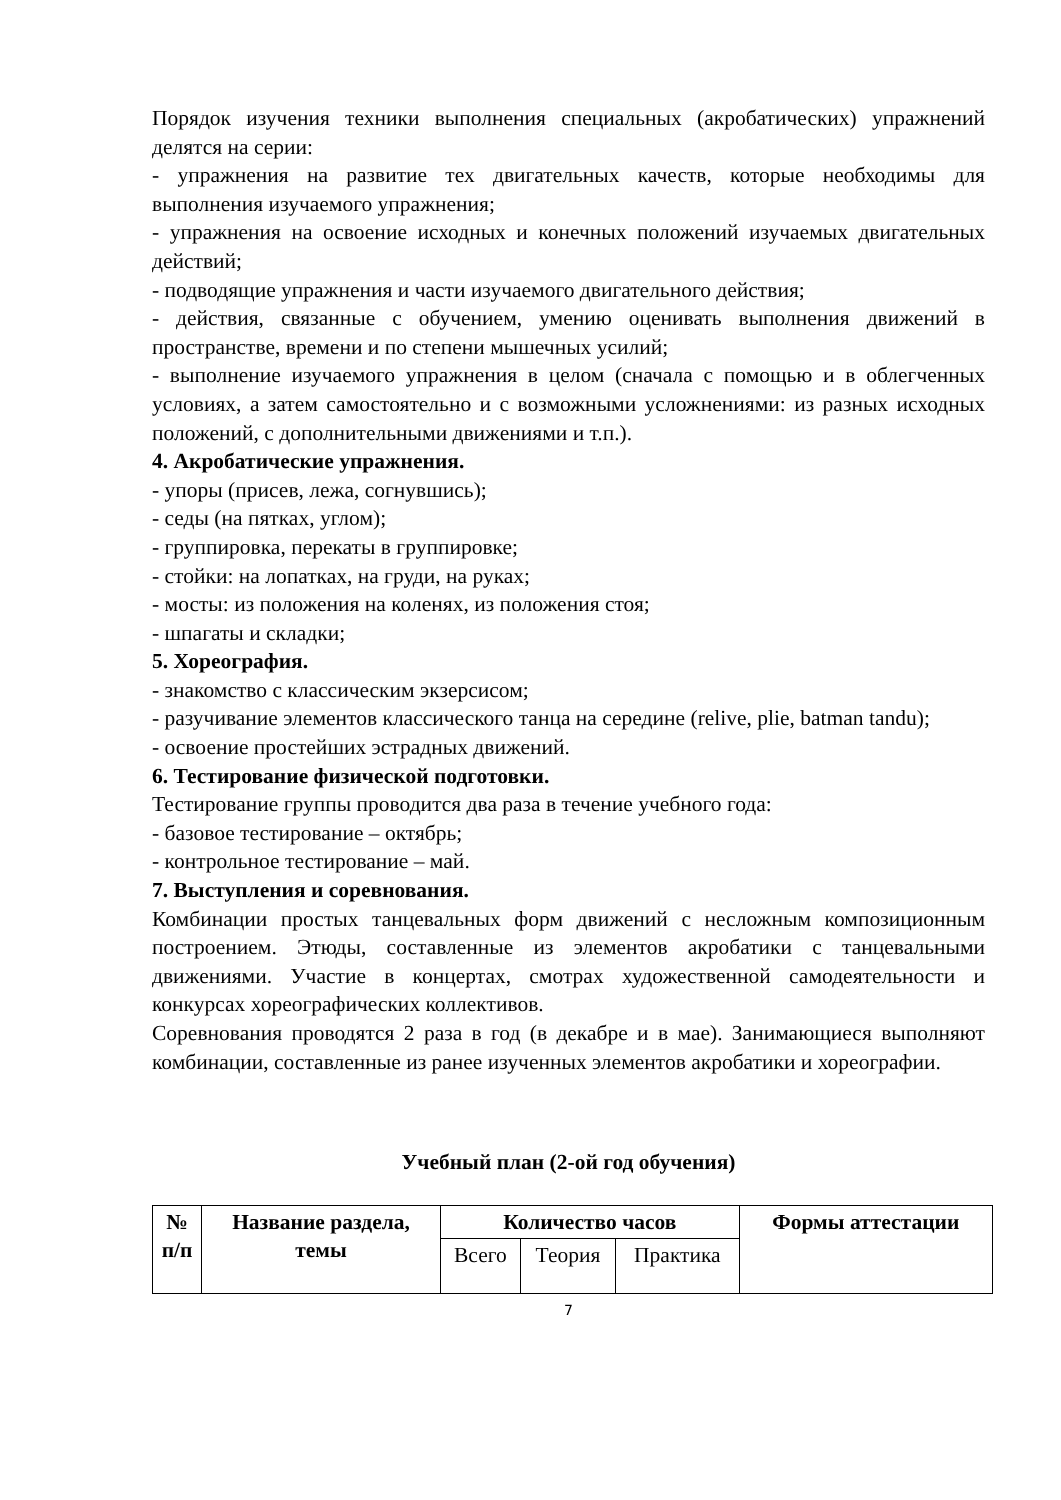Порядок изучения техники выполнения специальных (акробатических) упражнений делятся на серии:
- упражнения на развитие тех двигательных качеств, которые необходимы для выполнения изучаемого упражнения;
- упражнения на освоение исходных и конечных положений изучаемых двигательных действий;
- подводящие упражнения и части изучаемого двигательного действия;
- действия, связанные с обучением, умению оценивать выполнения движений в пространстве, времени и по степени мышечных усилий;
- выполнение изучаемого упражнения в целом (сначала с помощью и в облегченных условиях, а затем самостоятельно и с возможными усложнениями: из разных исходных положений, с дополнительными движениями и т.п.).
4. Акробатические упражнения.
- упоры (присев, лежа, согнувшись);
- седы (на пятках, углом);
- группировка, перекаты в группировке;
- стойки: на лопатках, на груди, на руках;
- мосты: из положения на коленях, из положения стоя;
- шпагаты и складки;
5. Хореография.
- знакомство с классическим экзерсисом;
- разучивание элементов классического танца на середине (relive, plie, batman tandu);
- освоение простейших эстрадных движений.
6. Тестирование физической подготовки.
Тестирование группы проводится два раза в течение учебного года:
- базовое тестирование – октябрь;
- контрольное тестирование – май.
7. Выступления и соревнования.
Комбинации простых танцевальных форм движений с несложным композиционным построением. Этюды, составленные из элементов акробатики с танцевальными движениями. Участие в концертах, смотрах художественной самодеятельности и конкурсах хореографических коллективов.
Соревнования проводятся 2 раза в год (в декабре и в мае). Занимающиеся выполняют комбинации, составленные из ранее изученных элементов акробатики и хореографии.
Учебный план (2-ой год обучения)
| № п/п | Название раздела, темы | Количество часов | | | Формы аттестации |
| --- | --- | --- | --- | --- | --- |
| | | Всего | Теория | Практика | |
7